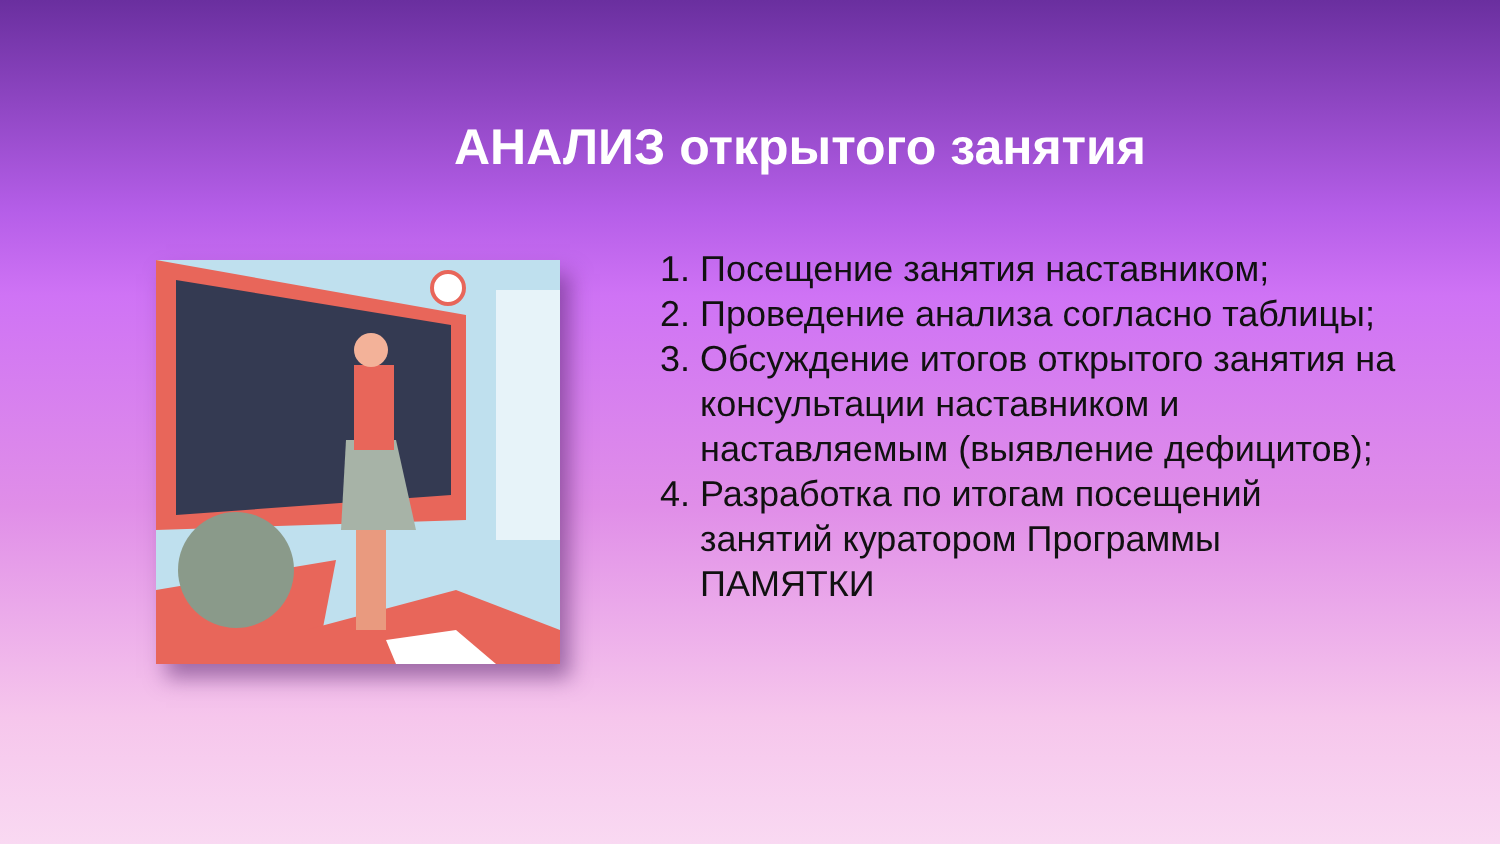АНАЛИЗ открытого занятия
1. Посещение занятия наставником;
2. Проведение анализа согласно таблицы;
3. Обсуждение итогов открытого занятия на консультации наставником и наставляемым (выявление дефицитов);
4. Разработка по итогам посещений занятий куратором Программы ПАМЯТКИ